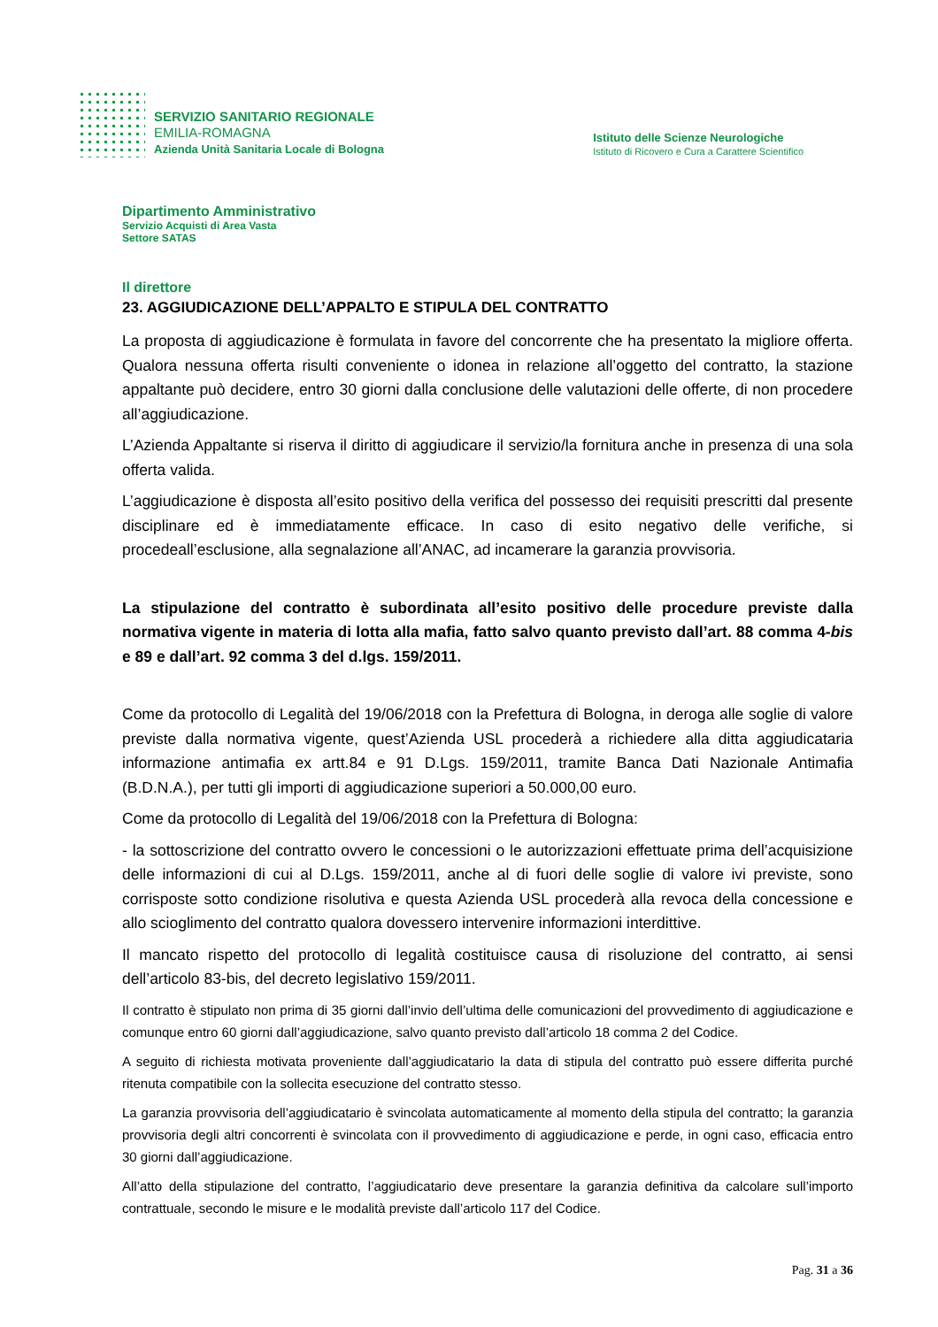SERVIZIO SANITARIO REGIONALE
EMILIA-ROMAGNA
Azienda Unità Sanitaria Locale di Bologna
Istituto delle Scienze Neurologiche
Istituto di Ricovero e Cura a Carattere Scientifico
Dipartimento Amministrativo
Servizio Acquisti di Area Vasta
Settore SATAS
Il direttore
23. AGGIUDICAZIONE DELL’APPALTO E STIPULA DEL CONTRATTO
La proposta di aggiudicazione è formulata in favore del concorrente che ha presentato la migliore offerta. Qualora nessuna offerta risulti conveniente o idonea in relazione all’oggetto del contratto, la stazione appaltante può decidere, entro 30 giorni dalla conclusione delle valutazioni delle offerte, di non procedere all’aggiudicazione.
L’Azienda Appaltante si riserva il diritto di aggiudicare il servizio/la fornitura anche in presenza di una sola offerta valida.
L’aggiudicazione è disposta all’esito positivo della verifica del possesso dei requisiti prescritti dal presente disciplinare ed è immediatamente efficace. In caso di esito negativo delle verifiche, si procedeall’esclusione, alla segnalazione all’ANAC, ad incamerare la garanzia provvisoria.
La stipulazione del contratto è subordinata all’esito positivo delle procedure previste dalla normativa vigente in materia di lotta alla mafia, fatto salvo quanto previsto dall’art. 88 comma 4-bis e 89 e dall’art. 92 comma 3 del d.lgs. 159/2011.
Come da protocollo di Legalità del 19/06/2018 con la Prefettura di Bologna, in deroga alle soglie di valore previste dalla normativa vigente, quest’Azienda USL procederà a richiedere alla ditta aggiudicataria informazione antimafia ex artt.84 e 91 D.Lgs. 159/2011, tramite Banca Dati Nazionale Antimafia (B.D.N.A.), per tutti gli importi di aggiudicazione superiori a 50.000,00 euro.
Come da protocollo di Legalità del 19/06/2018 con la Prefettura di Bologna:
- la sottoscrizione del contratto ovvero le concessioni o le autorizzazioni effettuate prima dell’acquisizione delle informazioni di cui al D.Lgs. 159/2011, anche al di fuori delle soglie di valore ivi previste, sono corrisposte sotto condizione risolutiva e questa Azienda USL procederà alla revoca della concessione e allo scioglimento del contratto qualora dovessero intervenire informazioni interdittive.
Il mancato rispetto del protocollo di legalità costituisce causa di risoluzione del contratto, ai sensi dell’articolo 83-bis, del decreto legislativo 159/2011.
Il contratto è stipulato non prima di 35 giorni dall’invio dell’ultima delle comunicazioni del provvedimento di aggiudicazione e comunque entro 60 giorni dall’aggiudicazione, salvo quanto previsto dall’articolo 18 comma 2 del Codice.
A seguito di richiesta motivata proveniente dall’aggiudicatario la data di stipula del contratto può essere differita purché ritenuta compatibile con la sollecita esecuzione del contratto stesso.
La garanzia provvisoria dell’aggiudicatario è svincolata automaticamente al momento della stipula del contratto; la garanzia provvisoria degli altri concorrenti è svincolata con il provvedimento di aggiudicazione e perde, in ogni caso, efficacia entro 30 giorni dall’aggiudicazione.
All’atto della stipulazione del contratto, l’aggiudicatario deve presentare la garanzia definitiva da calcolare sull’importo contrattuale, secondo le misure e le modalità previste dall’articolo 117 del Codice.
Pag. 31 a 36